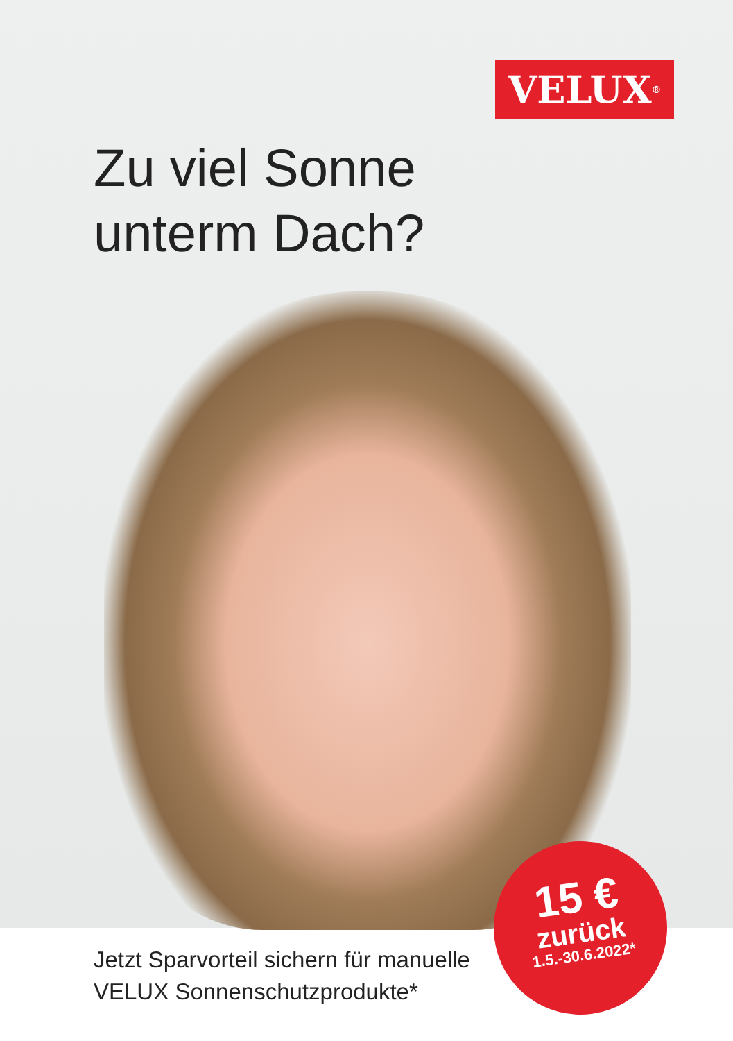VELUX<sup>®</sup>
Zu viel Sonne
unterm Dach?
Jetzt Sparvorteil sichern für manuelle
VELUX Sonnenschutzprodukte*
15 €
zurück
1.5.-30.6.2022*